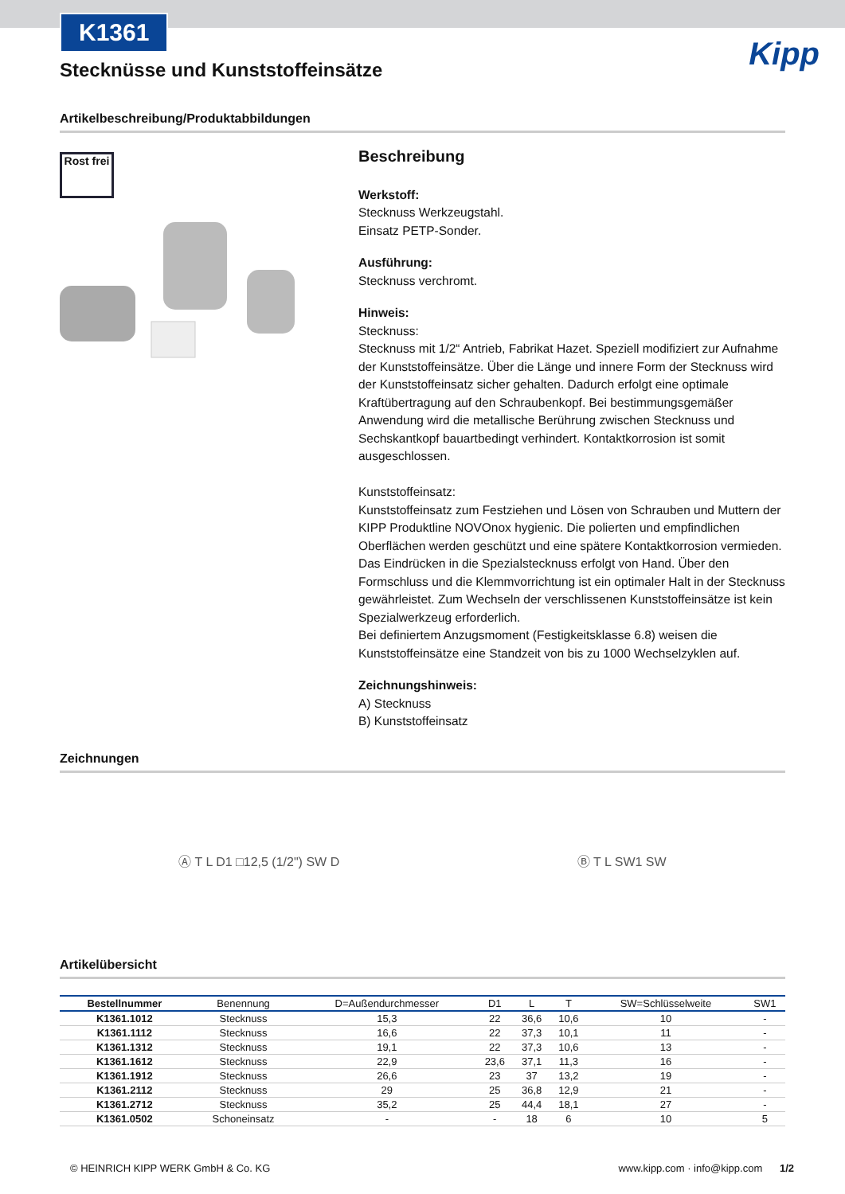K1361
Stecknüsse und Kunststoffeinsätze
Kipp
Artikelbeschreibung/Produktabbildungen
Rost frei
Beschreibung
Werkstoff:
Stecknuss Werkzeugstahl.
Einsatz PETP-Sonder.
Ausführung:
Stecknuss verchromt.
Hinweis:
Stecknuss:
Stecknuss mit 1/2“ Antrieb, Fabrikat Hazet. Speziell modifiziert zur Aufnahme der Kunststoffeinsätze. Über die Länge und innere Form der Stecknuss wird der Kunststoffeinsatz sicher gehalten. Dadurch erfolgt eine optimale Kraftübertragung auf den Schraubenkopf. Bei bestimmungsgemäßer Anwendung wird die metallische Berührung zwischen Stecknuss und Sechskantkopf bauartbedingt verhindert. Kontaktkorrosion ist somit ausgeschlossen.
Kunststoffeinsatz:
Kunststoffeinsatz zum Festziehen und Lösen von Schrauben und Muttern der KIPP Produktline NOVOnox hygienic. Die polierten und empfindlichen Oberflächen werden geschützt und eine spätere Kontaktkorrosion vermieden.
Das Eindrücken in die Spezialstecknuss erfolgt von Hand. Über den Formschluss und die Klemmvorrichtung ist ein optimaler Halt in der Stecknuss gewährleistet. Zum Wechseln der verschlissenen Kunststoffeinsätze ist kein Spezialwerkzeug erforderlich.
Bei definiertem Anzugsmoment (Festigkeitsklasse 6.8) weisen die Kunststoffeinsätze eine Standzeit von bis zu 1000 Wechselzyklen auf.
Zeichnungshinweis:
A) Stecknuss
B) Kunststoffeinsatz
Zeichnungen
Ⓐ T L D1 □12,5 (1/2") SW D Ⓑ T L SW1 SW
Artikelübersicht
| Bestellnummer | Benennung | D=Außendurchmesser | D1 | L | T | SW=Schlüsselweite | SW1 |
| --- | --- | --- | --- | --- | --- | --- | --- |
| K1361.1012 | Stecknuss | 15,3 | 22 | 36,6 | 10,6 | 10 | - |
| K1361.1112 | Stecknuss | 16,6 | 22 | 37,3 | 10,1 | 11 | - |
| K1361.1312 | Stecknuss | 19,1 | 22 | 37,3 | 10,6 | 13 | - |
| K1361.1612 | Stecknuss | 22,9 | 23,6 | 37,1 | 11,3 | 16 | - |
| K1361.1912 | Stecknuss | 26,6 | 23 | 37 | 13,2 | 19 | - |
| K1361.2112 | Stecknuss | 29 | 25 | 36,8 | 12,9 | 21 | - |
| K1361.2712 | Stecknuss | 35,2 | 25 | 44,4 | 18,1 | 27 | - |
| K1361.0502 | Schoneinsatz | - | - | 18 | 6 | 10 | 5 |
© HEINRICH KIPP WERK GmbH & Co. KG www.kipp.com · info@kipp.com 1/2